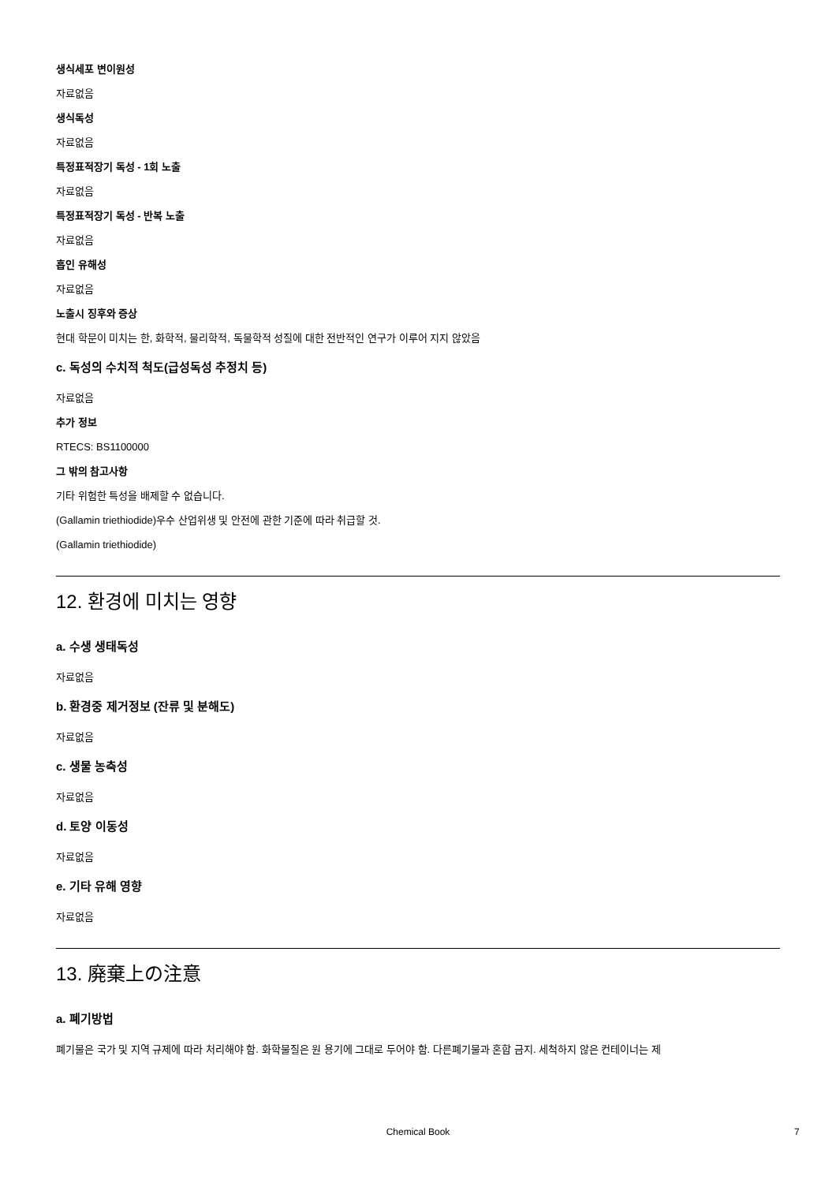생식세포 변이원성
자료없음
생식독성
자료없음
특정표적장기 독성 - 1회 노출
자료없음
특정표적장기 독성 - 반복 노출
자료없음
흡인 유해성
자료없음
노출시 징후와 증상
현대 학문이 미치는 한, 화학적, 물리학적, 독물학적 성질에 대한 전반적인 연구가 이루어 지지 않았음
c. 독성의 수치적 척도(급성독성 추정치 등)
자료없음
추가 정보
RTECS: BS1100000
그 밖의 참고사항
기타 위험한 특성을 배제할 수 없습니다.
(Gallamin triethiodide)우수 산업위생 및 안전에 관한 기준에 따라 취급할 것.
(Gallamin triethiodide)
12. 환경에 미치는 영향
a. 수생 생태독성
자료없음
b. 환경중 제거정보 (잔류 및 분해도)
자료없음
c. 생물 농축성
자료없음
d. 토양 이동성
자료없음
e. 기타 유해 영향
자료없음
13. 廃棄上の注意
a. 폐기방법
폐기물은 국가 및 지역 규제에 따라 처리해야 함. 화학물질은 원 용기에 그대로 두어야 함. 다른폐기물과 혼합 금지. 세척하지 않은 컨테이너는 제
Chemical Book 7